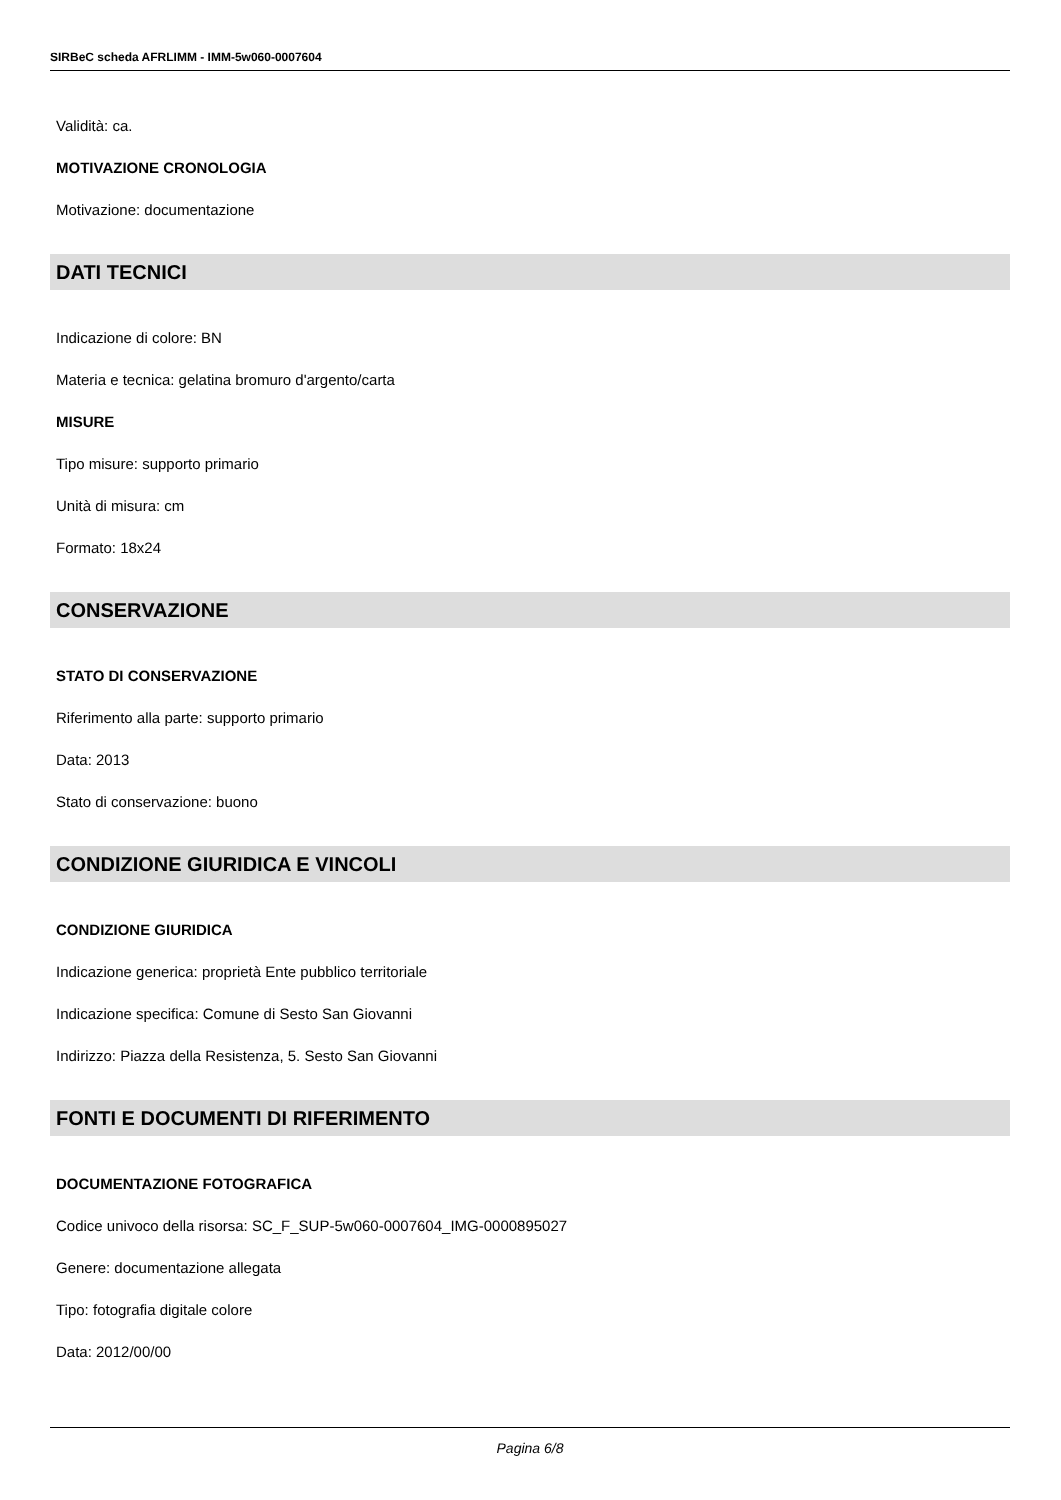SIRBeC scheda AFRLIMM - IMM-5w060-0007604
Validità: ca.
MOTIVAZIONE CRONOLOGIA
Motivazione: documentazione
DATI TECNICI
Indicazione di colore: BN
Materia e tecnica: gelatina bromuro d'argento/carta
MISURE
Tipo misure: supporto primario
Unità di misura: cm
Formato: 18x24
CONSERVAZIONE
STATO DI CONSERVAZIONE
Riferimento alla parte: supporto primario
Data: 2013
Stato di conservazione: buono
CONDIZIONE GIURIDICA E VINCOLI
CONDIZIONE GIURIDICA
Indicazione generica: proprietà Ente pubblico territoriale
Indicazione specifica: Comune di Sesto San Giovanni
Indirizzo: Piazza della Resistenza, 5. Sesto San Giovanni
FONTI E DOCUMENTI DI RIFERIMENTO
DOCUMENTAZIONE FOTOGRAFICA
Codice univoco della risorsa: SC_F_SUP-5w060-0007604_IMG-0000895027
Genere: documentazione allegata
Tipo: fotografia digitale colore
Data: 2012/00/00
Pagina 6/8